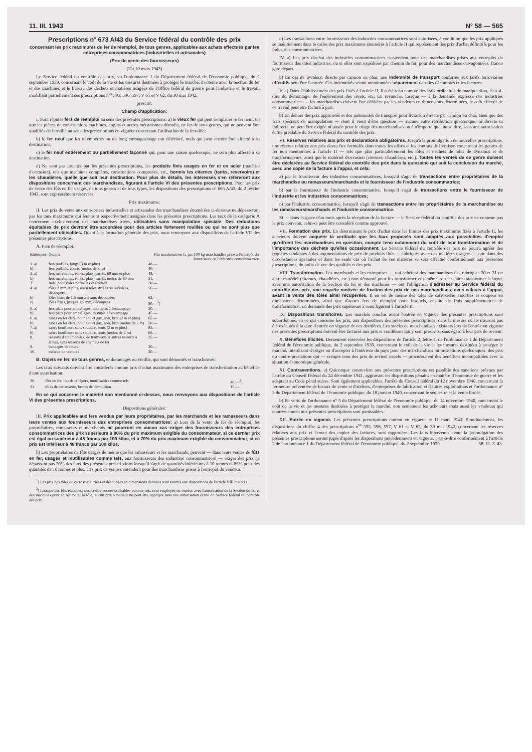11. III. 1943 N° 58 — 565
Prescriptions n° 673 A/43 du Service fédéral du contrôle des prix
concernant les prix maximums du fer de réemploi, de tous genres, applicables aux achats effectués par les entreprises consommatrices (industrielles et artisanales)
(Prix de vente des fournisseurs)
(Du 10 mars 1943)
Le Service fédéral du contrôle des prix, vu l'ordonnance 1 du Département fédéral de l'économie publique, du 2 septembre 1939, concernant le coût de la vie et les mesures destinées à protéger le marché, d'entente avec la Section du fer et des machines et le bureau des déchets et matières usagées de l'Office fédéral de guerre pour l'industrie et le travail, modifiant partiellement ses prescriptions n<sup>os</sup> 595, 596, 597, V 61 et V 62, du 30 mai 1942,
prescrit:
Champ d'application:
I. Sont réputés fers de réemploi au sens des présentes prescriptions: a) le vieux fer qui peut remplacer le fer neuf, tel que les pièces de construction, machines, engins et autres mécanismes démolis, en fer de tous genres, qui ne peuvent être qualifiés de ferraille au sens des prescriptions en vigueur concernant l'utilisation de la ferraille;
b) le fer neuf que les intempéries ou un long emmagasinage ont détérioré, mais qui peut encore être affecté à sa destination;
c) le fer neuf entièrement ou partiellement façonné qui, pour une raison quelconque, ne sera plus affecté à sa destination.
d) Ne sont pas touchés par les présentes prescriptions, les produits finis usagés en fer et en acier (matériel d'occasion), tels que machines complètes, constructions composées, etc., hormis les citernes (tanks, réservoirs) et les chaudières, quelle que soit leur destination. Pour plus de détails, les intéressés s'en référeront aux dispositions concernant ces marchandises, figurant à l'article VI des présentes prescriptions. Pour les prix de vente des fûts en fer usagés, de tous genres et de tous types, les dispositions des prescriptions n° 665 A/43, du 2 février 1943, sont expressément réservées.
Prix maximums:
II. Les prix de vente aux entreprises industrielles et artisanales des marchandises énumérées ci-dessous ne dépasseront pas les taux maximums qui leur sont respectivement assignés dans les présentes prescriptions. Les taux de la catégorie A concernent exclusivement des marchandises triées, utilisables sans manipulation spéciale. Des réductions équitables de prix devront être accordées pour des articles fortement rouillés ou qui ne sont plus que partiellement utilisables. Quant à la formation générale des prix, nous renvoyons aux dispositions de l'article VII des présentes prescriptions.
A. Fers de réemploi.
| Rubriques | Qualité | Prix maximum en fr. par 100 kg marchandise prise à l'entrepôt du fournisseur de l'industrie consommatrice |
| --- | --- | --- |
| 1. a) | fers profilés, longs (3 m et plus) | 48.— |
| b) | fers profilés, courts (moins de 3 m) | 40.— |
| 2. a) | fers marchands, ronds, plats, carrés, 60 mm et plus | 48.— |
| b) | fers marchands, ronds, plats, carrés, moins de 60 mm | 51.— |
| 3. | rails, pour voies normales et étroites | 30.— |
| 4. a) | tôles 3 mm et plus, aussi tôles striées ou ondulées, découpées | 56.— |
| b) | tôles fines de 1,5 mm à 3 mm, découpées | 62.— |
| c) | tôles fines, jusqu'à 1,5 mm, découpées | 80.—<sup>1</sup>) |
| 5. a) | fers plats pour emballages, non aptes à l'estampage | 30.— |
| b) | fers plats pour emballages, destinés à l'estampage | 45.— |
| 6. a) | tubes en fer étiré, pour eau et gaz, noir, brut (2 m et plus) | 65.— |
| b) | tubes en fer étiré, pour eau et gaz, noir, brut (moins de 2 m) | 50.— |
| 7. a) | tubes bouilleurs sans soudure, bruts (2 m et plus) | 85.— |
| b) | tubes bouilleurs sans soudure, bruts (moins de 2 m) | 65.— |
| 8. | ressorts d'automobiles, de tramways et autres ressorts à lames, sans ressorts de chemins de fer | 25.— |
| 9. | bandages de roues | 30.— |
| 10. | essieux de voitures | 20.— |
B. Objets en fer, de tous genres, endommagés ou vieillis, qui sont démontés et transformés:
Les taux suivants doivent être considérés comme prix d'achat maximums des entreprises de transformation au bénéfice d'une autorisation.
| 30. | fûts en fer, lourds et légers, inutilisables comme tels | 40.—<sup>2</sup>) |
| 31. | tôles de carrosserie, brutes de démolition | 15.— |
En ce qui concerne le matériel non mentionné ci-dessus, nous renvoyons aux dispositions de l'article VI des présentes prescriptions.
Dispositions générales:
III. Prix applicables aux fers vendus par leurs propriétaires, par les marchands et les ramasseurs dans leurs ventes aux fournisseurs des entreprises consommatrices: a) Lors de la vente de fer de réemploi, les propriétaires, ramasseurs et marchands ne pourront en aucun cas exiger des fournisseurs des entreprises consommatrices des prix supérieurs à 80% du prix maximum exigible du consommateur, si ce dernier prix est égal ou supérieur à 48 francs par 100 kilos, et à 70% du prix maximum exigible du consommateur, si ce prix est inférieur à 48 francs par 100 kilos.
b) Les propriétaires de fûts usagés de même que les ramasseurs et les marchands, peuvent — dans leurs ventes de fûts en fer, usagés et inutilisables comme tels, aux fournisseurs des industries consommatrices — exiger des prix ne dépassant pas 70% des taux des présentes prescriptions lorsqu'il s'agit de quantités inférieures à 10 tonnes et 85% pour des quantités de 10 tonnes et plus. Ces prix de vente s'entendent pour des marchandises prises à l'entrepôt du vendeur.
<sup>1</sup>) Les prix des tôles de carrosserie triées et découpées en dimensions données sont soumis aux dispositions de l'article VIII ci-après.
<sup>2</sup>) Lorsque des fûts étanches, c'est-à-dire encore utilisables comme tels, sont employés ou vendus avec l'autorisation de la Section du fer et des machines pour en récupérer la tôle, aucun prix supérieur ne peut être appliqué sans une autorisation écrite du Service fédéral du contrôle des prix.
c) Les transactions entre fournisseurs des industries consommatrices sont autorisées, à condition que les prix appliqués se maintiennent dans le cadre des prix maximums énumérés à l'article II qui représentent des prix d'achat définitifs pour les industries consommatrices.
IV. a) Les prix d'achat des industries consommatrices s'entendent pour des marchandises prises aux entrepôts du fournisseur des dites industries, ou si elles sont expédiées par chemin de fer, pour des marchandises cuwagonnées, franco gare départ.
b) En cas de livraison directe par camion ou char, une indemnité de transport conforme aux tarifs ferroviaires effectifs peut être facturée. Ces indemnités seront mentionnées séparément dans les décomptes et les factures.
V. a) Dans l'établissement des prix fixés à l'article II, il a été tenu compte des frais ordinaires de manipulation, c'est-à-dire du démontage, de l'enlèvement des rivets, etc. En revanche, lorsque — à la demande expresse des industries consommatrices — les marchandises doivent être débitées par les vendeurs en dimensions déterminées, le coût effectif de ce travail peut être facturé à part.
b) En dehors des prix approuvés et des indemnités de transport pour livraison directe par camion ou char, ainsi que des frais spéciaux de manipulation — dont il vient d'être question — aucune autre rétribution quelconque, ni directe ni indirecte, ne peut être exigée ni payée pour le triage des marchandises ou à n'importe quel autre titre, sans une autorisation écrite préalable du Service fédéral du contrôle des prix.
VI. Réserves relatives aux prix et déclarations obligatoires. Jusqu'à la promulgation de nouvelles prescriptions, une réserve relative aux prix devra être formulée dans toutes les offres et les contrats de livraison concernant les genres de fer non mentionnés à l'article II — tels que plus particulièrement les tôles et déchets de tôles de dynamos et de transformateurs, ainsi que le matériel d'occasion (citernes, chaudières, etc.). Toutes les ventes de ce genre doivent être déclarées au Service fédéral du contrôle des prix dans la quinzaine qui suit la conclusion du marché, avec une copie de la facture à l'appui, et cela:
a) par le fournisseur des industries consommatrices, lorsqu'il s'agit de transactions entre propriétaires de la marchandise ou ramasseurs/marchands et le fournisseur de l'industrie consommatrice;
b) par le fournisseur de l'industrie consommatrice, lorsqu'il s'agit de transactions entre le fournisseur de l'industrie et les industries consommatrices;
c) par l'industrie consommatrice, lorsqu'il s'agit de transactions entre les propriétaires de la marchandise ou les ramasseurs/marchands et l'industrie consommatrice.
Si — dans l'espace d'un mois après la réception de la facture — le Service fédéral du contrôle des prix ne conteste pas le prix convenu, celui-ci peut être considéré comme approuvé.
VII. Formation des prix. En déterminant le prix d'achat dans les limites des prix maximums fixés à l'article II, les acheteurs doivent acquérir la certitude que les taux proposés sont adaptés aux possibilités d'emploi qu'offrent les marchandises en question, compte tenu notamment du coût de leur transformation et de l'importance des déchets qu'elles occasionnent. Le Service fédéral du contrôle des prix ne pourra agréer des requêtes tendantes à des augmentations de prix de produits finis — fabriqués avec des matières usagées — que dans des circonstances spéciales et dans les seuls cas où l'achat de ces matières se sera effectué conformément aux présentes prescriptions, du point de vue des qualités et des prix.
VIII. Transformation. Les marchands et les entreprises — qui achètent des marchandises des rubriques 30 et 31 ou autre matériel (citernes, chaudières, etc.) non démonté pour les transformer eux-mêmes ou les faire transformer à façon, avec une autorisation de la Section du fer et des machines — ont l'obligation d'adresser au Service fédéral du contrôle des prix, une requête motivée de fixation des prix de ces marchandises, avec calculs à l'appui, avant la vente des tôles ainsi récupérées. Il en est de même des tôles de carrosserie assorties et coupées en dimensions déterminées, ainsi que d'autres fers de réemploi pour lesquels, ensuite de frais supplémentaires de transformation, on demande des prix supérieurs à ceux figurant à l'article II.
IX. Dispositions transitoires. Les marchés conclus avant l'entrée en vigueur des présentes prescriptions sont subordonnés, en ce qui concerne les prix, aux dispositions des présentes prescriptions, dans la mesure où ils n'auront pas été exécutés à la date d'entrée en vigueur de ces dernières. Les stocks de marchandises existants lors de l'entrée en vigueur des présentes prescriptions doivent être facturés aux prix et conditions qui y sont prescrits, sans égard à leur prix de revient.
X. Bénéfices illicites. Demeurent réservées les dispositions de l'article 2, lettre a, de l'ordonnance 1 du Département fédéral de l'économie publique, du 2 septembre 1939, concernant le coût de la vie et les mesures destinées à protéger le marché, interdisant d'exiger ou d'accepter à l'intérieur du pays pour des marchandises ou prestations quelconques, des prix ou contre-prestations qui — compte tenu des prix de revient usuels — procureraient des bénéfices incompatibles avec la situation économique générale.
XI. Contraventions. a) Quiconque contrevient aux présentes prescriptions est passible des sanctions prévues par l'arrêté du Conseil fédéral du 24 décembre 1941, aggravant les dispositions pénales en matière d'économie de guerre et les adaptant au Code pénal suisse. Sont également applicables: l'arrêté du Conseil fédéral du 12 novembre 1940, concernant la fermeture préventive de locaux de vente et d'ateliers, d'entreprises de fabrication et d'autres exploitations et l'ordonnance n° 3 du Département fédéral de l'économie publique, du 18 janvier 1940, concernant le séquestre et la vente forcée.
b) En vertu de l'ordonnance n° 5 du Département fédéral de l'économie publique, du 14 novembre 1940, concernant le coût de la vie et les mesures destinées à protéger le marché, non seulement les acheteurs mais aussi les vendeurs qui contreviennent aux présentes prescriptions sont punissables.
XII. Entrée en vigueur. Les présentes prescriptions entrent en vigueur le 11 mars 1943. Simultanément, les dispositions du chiffre 4 des prescriptions n<sup>os</sup> 595, 596, 597, V 61 et V 62, du 30 mai 1942, concernant les réserves relatives aux prix et l'envoi des copies des factures, sont rapportées. Les faits intervenus avant la promulgation des présentes prescriptions seront jugés d'après les dispositions précédemment en vigueur, c'est-à-dire conformément à l'article 2 de l'ordonnance 1 du Département fédéral de l'économie publique, du 2 septembre 1939. 58. 11. 3. 43.